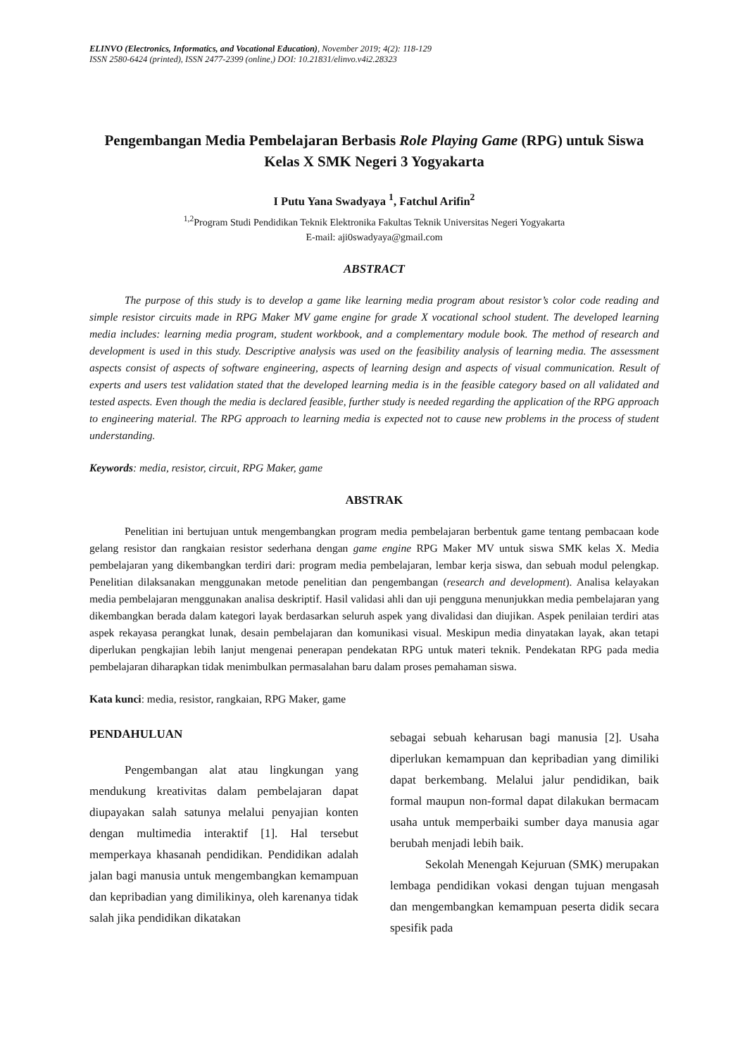ELINVO (Electronics, Informatics, and Vocational Education), November 2019; 4(2): 118-129
ISSN 2580-6424 (printed), ISSN 2477-2399 (online,) DOI: 10.21831/elinvo.v4i2.28323
Pengembangan Media Pembelajaran Berbasis Role Playing Game (RPG) untuk Siswa Kelas X SMK Negeri 3 Yogyakarta
I Putu Yana Swadyaya <sup>1</sup>, Fatchul Arifin<sup>2</sup>
<sup>1,2</sup>Program Studi Pendidikan Teknik Elektronika Fakultas Teknik Universitas Negeri Yogyakarta
E-mail: aji0swadyaya@gmail.com
ABSTRACT
The purpose of this study is to develop a game like learning media program about resistor’s color code reading and simple resistor circuits made in RPG Maker MV game engine for grade X vocational school student. The developed learning media includes: learning media program, student workbook, and a complementary module book. The method of research and development is used in this study. Descriptive analysis was used on the feasibility analysis of learning media. The assessment aspects consist of aspects of software engineering, aspects of learning design and aspects of visual communication. Result of experts and users test validation stated that the developed learning media is in the feasible category based on all validated and tested aspects. Even though the media is declared feasible, further study is needed regarding the application of the RPG approach to engineering material. The RPG approach to learning media is expected not to cause new problems in the process of student understanding.
Keywords: media, resistor, circuit, RPG Maker, game
ABSTRAK
Penelitian ini bertujuan untuk mengembangkan program media pembelajaran berbentuk game tentang pembacaan kode gelang resistor dan rangkaian resistor sederhana dengan game engine RPG Maker MV untuk siswa SMK kelas X. Media pembelajaran yang dikembangkan terdiri dari: program media pembelajaran, lembar kerja siswa, dan sebuah modul pelengkap. Penelitian dilaksanakan menggunakan metode penelitian dan pengembangan (research and development). Analisa kelayakan media pembelajaran menggunakan analisa deskriptif. Hasil validasi ahli dan uji pengguna menunjukkan media pembelajaran yang dikembangkan berada dalam kategori layak berdasarkan seluruh aspek yang divalidasi dan diujikan. Aspek penilaian terdiri atas aspek rekayasa perangkat lunak, desain pembelajaran dan komunikasi visual. Meskipun media dinyatakan layak, akan tetapi diperlukan pengkajian lebih lanjut mengenai penerapan pendekatan RPG untuk materi teknik. Pendekatan RPG pada media pembelajaran diharapkan tidak menimbulkan permasalahan baru dalam proses pemahaman siswa.
Kata kunci: media, resistor, rangkaian, RPG Maker, game
PENDAHULUAN
Pengembangan alat atau lingkungan yang mendukung kreativitas dalam pembelajaran dapat diupayakan salah satunya melalui penyajian konten dengan multimedia interaktif [1]. Hal tersebut memperkaya khasanah pendidikan. Pendidikan adalah jalan bagi manusia untuk mengembangkan kemampuan dan kepribadian yang dimilikinya, oleh karenanya tidak salah jika pendidikan dikatakan
sebagai sebuah keharusan bagi manusia [2]. Usaha diperlukan kemampuan dan kepribadian yang dimiliki dapat berkembang. Melalui jalur pendidikan, baik formal maupun non-formal dapat dilakukan bermacam usaha untuk memperbaiki sumber daya manusia agar berubah menjadi lebih baik.
Sekolah Menengah Kejuruan (SMK) merupakan lembaga pendidikan vokasi dengan tujuan mengasah dan mengembangkan kemampuan peserta didik secara spesifik pada